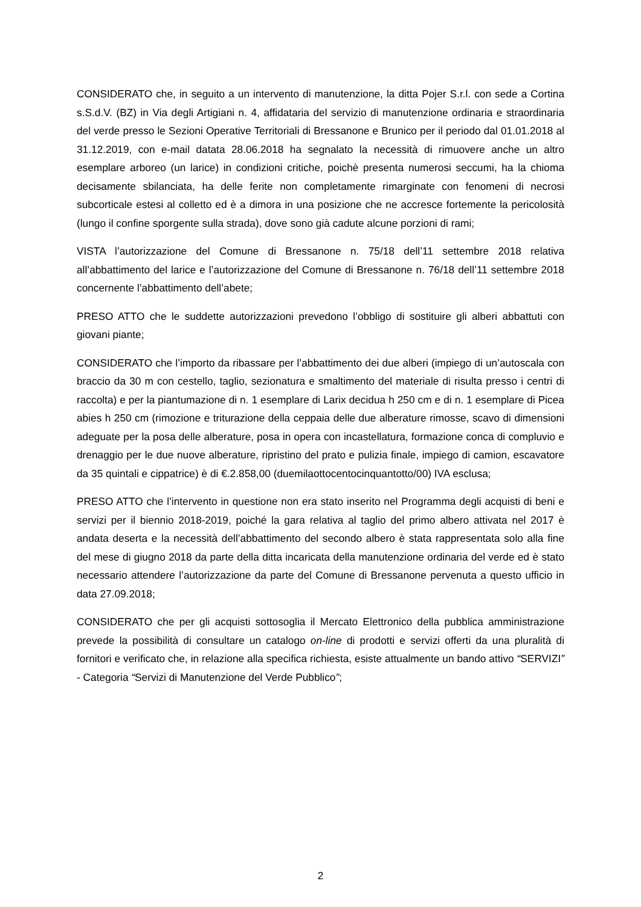CONSIDERATO che, in seguito a un intervento di manutenzione, la ditta Pojer S.r.l. con sede a Cortina s.S.d.V. (BZ) in Via degli Artigiani n. 4, affidataria del servizio di manutenzione ordinaria e straordinaria del verde presso le Sezioni Operative Territoriali di Bressanone e Brunico per il periodo dal 01.01.2018 al 31.12.2019, con e-mail datata 28.06.2018 ha segnalato la necessità di rimuovere anche un altro esemplare arboreo (un larice) in condizioni critiche, poichè presenta numerosi seccumi, ha la chioma decisamente sbilanciata, ha delle ferite non completamente rimarginate con fenomeni di necrosi subcorticale estesi al colletto ed è a dimora in una posizione che ne accresce fortemente la pericolosità (lungo il confine sporgente sulla strada), dove sono già cadute alcune porzioni di rami;
VISTA l’autorizzazione del Comune di Bressanone n. 75/18 dell’11 settembre 2018 relativa all’abbattimento del larice e l’autorizzazione del Comune di Bressanone n. 76/18 dell’11 settembre 2018 concernente l’abbattimento dell’abete;
PRESO ATTO che le suddette autorizzazioni prevedono l’obbligo di sostituire gli alberi abbattuti con giovani piante;
CONSIDERATO che l’importo da ribassare per l’abbattimento dei due alberi (impiego di un’autoscala con braccio da 30 m con cestello, taglio, sezionatura e smaltimento del materiale di risulta presso i centri di raccolta) e per la piantumazione di n. 1 esemplare di Larix decidua h 250 cm e di n. 1 esemplare di Picea abies h 250 cm (rimozione e triturazione della ceppaia delle due alberature rimosse, scavo di dimensioni adeguate per la posa delle alberature, posa in opera con incastellatura, formazione conca di compluvio e drenaggio per le due nuove alberature, ripristino del prato e pulizia finale, impiego di camion, escavatore da 35 quintali e cippatrice) è di €.2.858,00 (duemilaottocentocinquantotto/00) IVA esclusa;
PRESO ATTO che l’intervento in questione non era stato inserito nel Programma degli acquisti di beni e servizi per il biennio 2018-2019, poiché la gara relativa al taglio del primo albero attivata nel 2017 è andata deserta e la necessità dell’abbattimento del secondo albero è stata rappresentata solo alla fine del mese di giugno 2018 da parte della ditta incaricata della manutenzione ordinaria del verde ed è stato necessario attendere l’autorizzazione da parte del Comune di Bressanone pervenuta a questo ufficio in data 27.09.2018;
CONSIDERATO che per gli acquisti sottosoglia il Mercato Elettronico della pubblica amministrazione prevede la possibilità di consultare un catalogo on-line di prodotti e servizi offerti da una pluralità di fornitori e verificato che, in relazione alla specifica richiesta, esiste attualmente un bando attivo “SERVIZI” - Categoria “Servizi di Manutenzione del Verde Pubblico”;
2